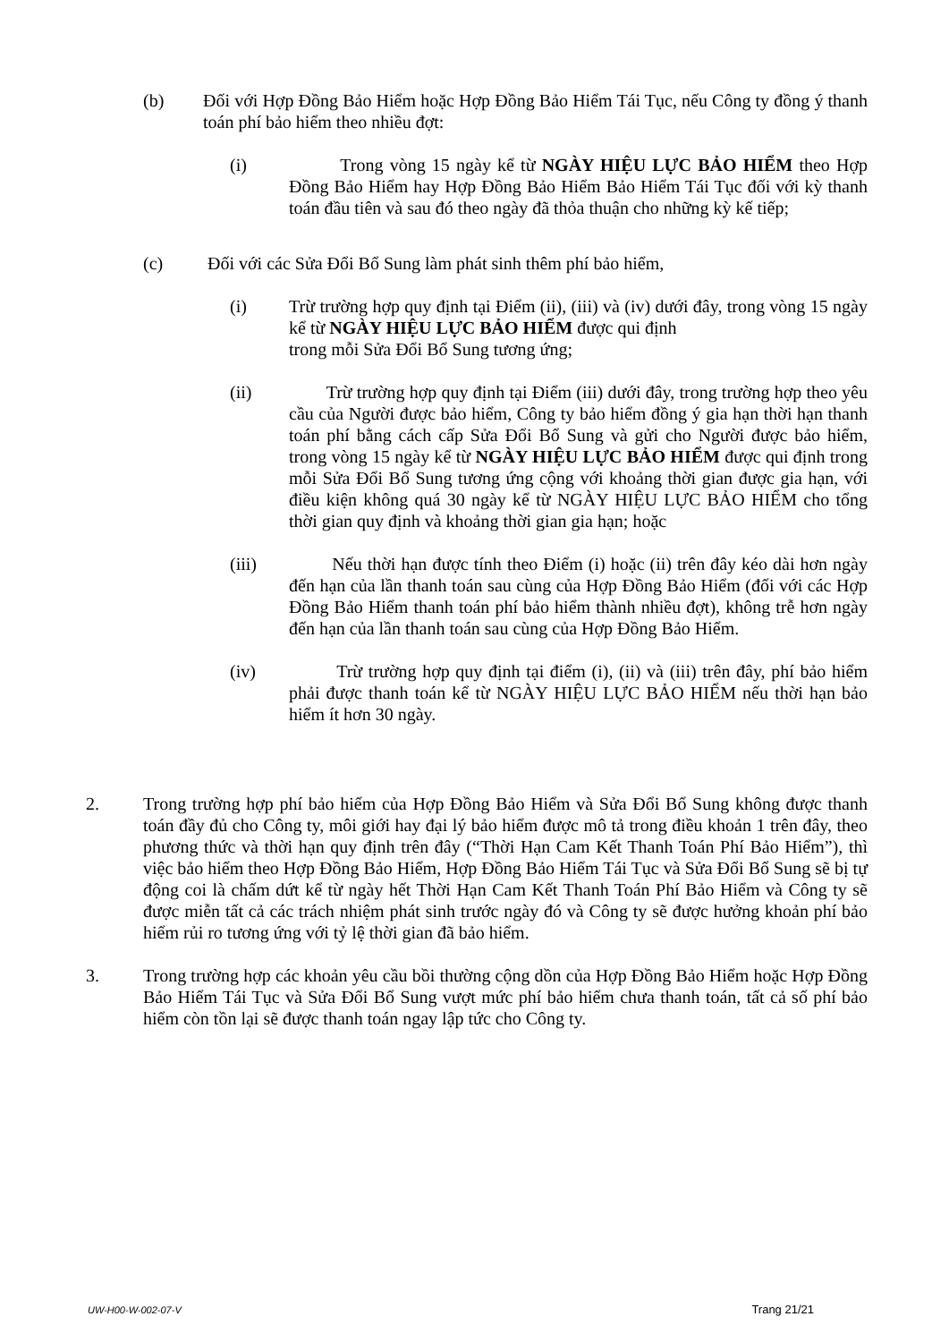(b) Đối với Hợp Đồng Bảo Hiểm hoặc Hợp Đồng Bảo Hiểm Tái Tục, nếu Công ty đồng ý thanh toán phí bảo hiểm theo nhiều đợt:
(i) Trong vòng 15 ngày kể từ NGÀY HIỆU LỰC BẢO HIỂM theo Hợp Đồng Bảo Hiểm hay Hợp Đồng Bảo Hiểm Bảo Hiểm Tái Tục đối với kỳ thanh toán đầu tiên và sau đó theo ngày đã thỏa thuận cho những kỳ kế tiếp;
(c) Đối với các Sửa Đổi Bổ Sung làm phát sinh thêm phí bảo hiểm,
(i) Trừ trường hợp quy định tại Điểm (ii), (iii) và (iv) dưới đây, trong vòng 15 ngày kể từ NGÀY HIỆU LỰC BẢO HIỂM được qui định
trong mỗi Sửa Đổi Bổ Sung tương ứng;
(ii) Trừ trường hợp quy định tại Điểm (iii) dưới đây, trong trường hợp theo yêu cầu của Người được bảo hiểm, Công ty bảo hiểm đồng ý gia hạn thời hạn thanh toán phí bằng cách cấp Sửa Đổi Bổ Sung và gửi cho Người được bảo hiểm, trong vòng 15 ngày kể từ NGÀY HIỆU LỰC BẢO HIỂM được qui định trong mỗi Sửa Đổi Bổ Sung tương ứng cộng với khoảng thời gian được gia hạn, với điều kiện không quá 30 ngày kể từ NGÀY HIỆU LỰC BẢO HIỂM cho tổng thời gian quy định và khoảng thời gian gia hạn; hoặc
(iii) Nếu thời hạn được tính theo Điểm (i) hoặc (ii) trên đây kéo dài hơn ngày đến hạn của lần thanh toán sau cùng của Hợp Đồng Bảo Hiểm (đối với các Hợp Đồng Bảo Hiểm thanh toán phí bảo hiểm thành nhiều đợt), không trễ hơn ngày đến hạn của lần thanh toán sau cùng của Hợp Đồng Bảo Hiểm.
(iv) Trừ trường hợp quy định tại điểm (i), (ii) và (iii) trên đây, phí bảo hiểm phải được thanh toán kể từ NGÀY HIỆU LỰC BẢO HIỂM nếu thời hạn bảo hiểm ít hơn 30 ngày.
2. Trong trường hợp phí bảo hiểm của Hợp Đồng Bảo Hiểm và Sửa Đổi Bổ Sung không được thanh toán đầy đủ cho Công ty, môi giới hay đại lý bảo hiểm được mô tả trong điều khoản 1 trên đây, theo phương thức và thời hạn quy định trên đây (“Thời Hạn Cam Kết Thanh Toán Phí Bảo Hiểm”), thì việc bảo hiểm theo Hợp Đồng Bảo Hiểm, Hợp Đồng Bảo Hiểm Tái Tục và Sửa Đổi Bổ Sung sẽ bị tự động coi là chấm dứt kể từ ngày hết Thời Hạn Cam Kết Thanh Toán Phí Bảo Hiểm và Công ty sẽ được miễn tất cả các trách nhiệm phát sinh trước ngày đó và Công ty sẽ được hưởng khoản phí bảo hiểm rủi ro tương ứng với tỷ lệ thời gian đã bảo hiểm.
3. Trong trường hợp các khoản yêu cầu bồi thường cộng dồn của Hợp Đồng Bảo Hiểm hoặc Hợp Đồng Bảo Hiểm Tái Tục và Sửa Đổi Bổ Sung vượt mức phí bảo hiểm chưa thanh toán, tất cả số phí bảo hiểm còn tồn lại sẽ được thanh toán ngay lập tức cho Công ty.
UW-H00-W-002-07-V Trang 21/21